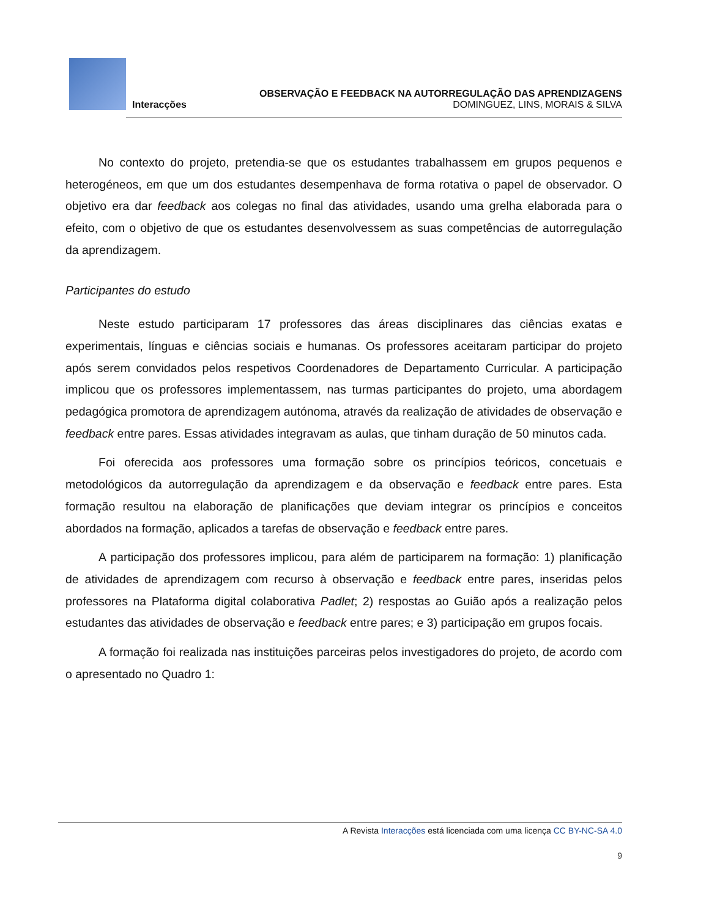Interacções
OBSERVAÇÃO E FEEDBACK NA AUTORREGULAÇÃO DAS APRENDIZAGENS
DOMINGUEZ, LINS, MORAIS & SILVA
No contexto do projeto, pretendia-se que os estudantes trabalhassem em grupos pequenos e heterogéneos, em que um dos estudantes desempenhava de forma rotativa o papel de observador. O objetivo era dar feedback aos colegas no final das atividades, usando uma grelha elaborada para o efeito, com o objetivo de que os estudantes desenvolvessem as suas competências de autorregulação da aprendizagem.
Participantes do estudo
Neste estudo participaram 17 professores das áreas disciplinares das ciências exatas e experimentais, línguas e ciências sociais e humanas. Os professores aceitaram participar do projeto após serem convidados pelos respetivos Coordenadores de Departamento Curricular. A participação implicou que os professores implementassem, nas turmas participantes do projeto, uma abordagem pedagógica promotora de aprendizagem autónoma, através da realização de atividades de observação e feedback entre pares. Essas atividades integravam as aulas, que tinham duração de 50 minutos cada.
Foi oferecida aos professores uma formação sobre os princípios teóricos, concetuais e metodológicos da autorregulação da aprendizagem e da observação e feedback entre pares. Esta formação resultou na elaboração de planificações que deviam integrar os princípios e conceitos abordados na formação, aplicados a tarefas de observação e feedback entre pares.
A participação dos professores implicou, para além de participarem na formação: 1) planificação de atividades de aprendizagem com recurso à observação e feedback entre pares, inseridas pelos professores na Plataforma digital colaborativa Padlet; 2) respostas ao Guião após a realização pelos estudantes das atividades de observação e feedback entre pares; e 3) participação em grupos focais.
A formação foi realizada nas instituições parceiras pelos investigadores do projeto, de acordo com o apresentado no Quadro 1:
A Revista Interacções está licenciada com uma licença CC BY-NC-SA 4.0
9